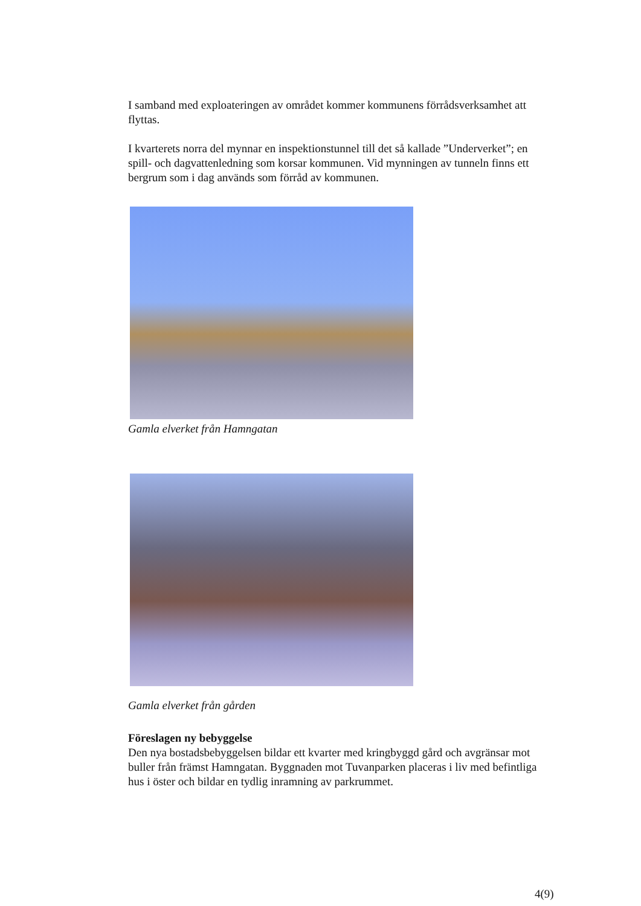I samband med exploateringen av området kommer kommunens förrådsverksamhet att flyttas.
I kvarterets norra del mynnar en inspektionstunnel till det så kallade ”Underverket”; en spill- och dagvattenledning som korsar kommunen. Vid mynningen av tunneln finns ett bergrum som i dag används som förråd av kommunen.
Gamla elverket från Hamngatan
Gamla elverket från gården
Föreslagen ny bebyggelse
Den nya bostadsbebyggelsen bildar ett kvarter med kringbyggd gård och avgränsar mot buller från främst Hamngatan. Byggnaden mot Tuvanparken placeras i liv med befintliga hus i öster och bildar en tydlig inramning av parkrummet.
4(9)